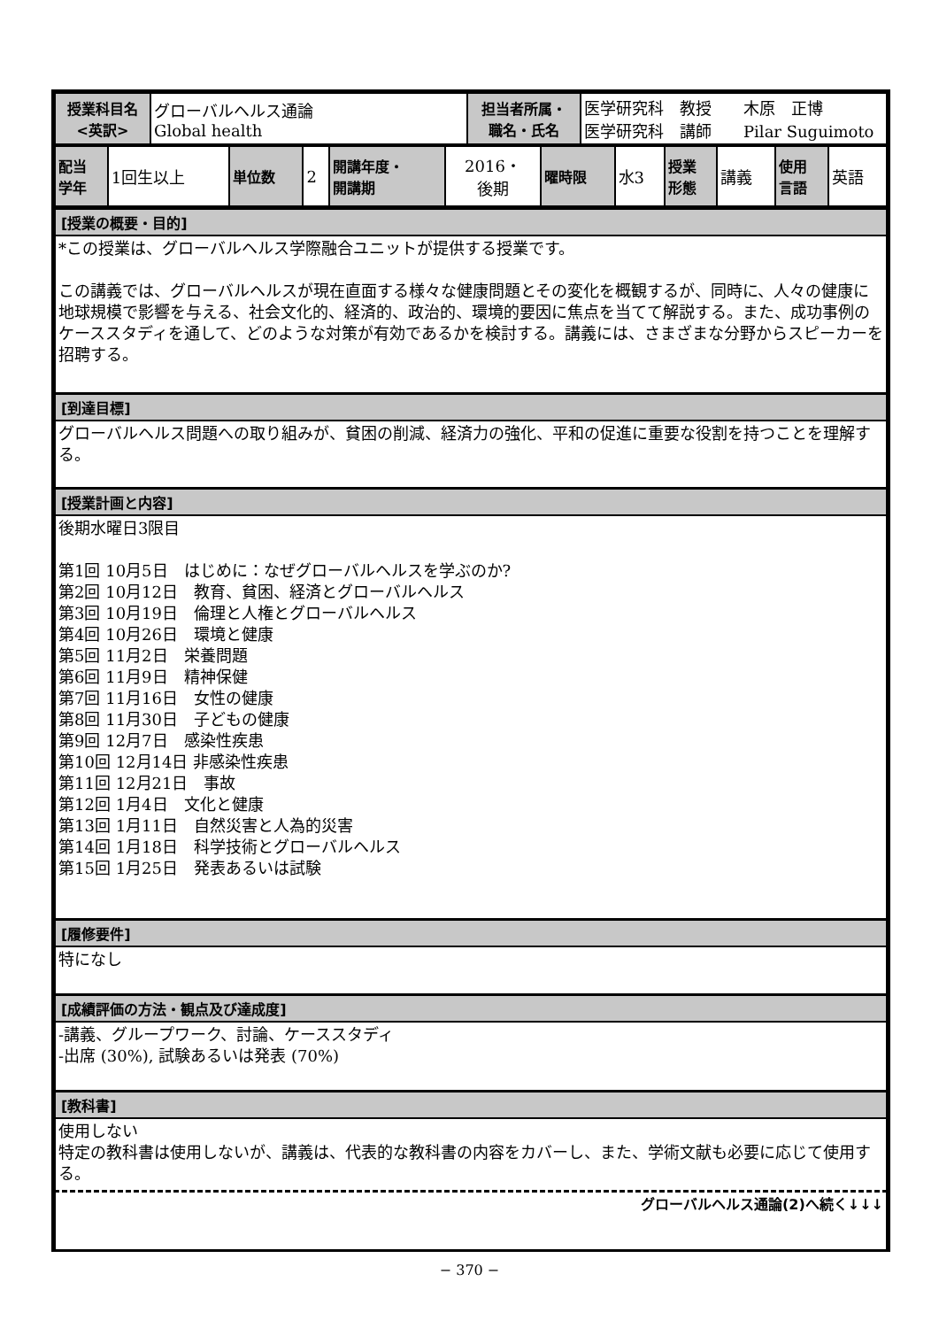| 授業科目名 <英訳> | グローバルヘルス通論 Global health | 担当者所属・ 職名・氏名 | 医学研究科 教授 木原 正博 医学研究科 講師 Pilar Suguimoto |
| 配当 学年 | 1回生以上 | 単位数 | 2 | 開講年度・ 開講期 | 2016・ 後期 | 曜時限 | 水3 | 授業 形態 | 講義 | 使用 言語 | 英語 |
[授業の概要・目的]
*この授業は、グローバルヘルス学際融合ユニットが提供する授業です。
この講義では、グローバルヘルスが現在直面する様々な健康問題とその変化を概観するが、同時に、人々の健康に地球規模で影響を与える、社会文化的、経済的、政治的、環境的要因に焦点を当てて解説する。また、成功事例のケーススタディを通して、どのような対策が有効であるかを検討する。講義には、さまざまな分野からスピーカーを招聘する。
[到達目標]
グローバルヘルス問題への取り組みが、貧困の削減、経済力の強化、平和の促進に重要な役割を持つことを理解する。
[授業計画と内容]
後期水曜日3限目
第1回 10月5日　はじめに：なぜグローバルヘルスを学ぶのか?
第2回 10月12日　教育、貧困、経済とグローバルヘルス
第3回 10月19日　倫理と人権とグローバルヘルス
第4回 10月26日　環境と健康
第5回 11月2日　栄養問題
第6回 11月9日　精神保健
第7回 11月16日　女性の健康
第8回 11月30日　子どもの健康
第9回 12月7日　感染性疾患
第10回 12月14日 非感染性疾患
第11回 12月21日　事故
第12回 1月4日　文化と健康
第13回 1月11日　自然災害と人為的災害
第14回 1月18日　科学技術とグローバルヘルス
第15回 1月25日　発表あるいは試験
[履修要件]
特になし
[成績評価の方法・観点及び達成度]
-講義、グループワーク、討論、ケーススタディ
-出席 (30%), 試験あるいは発表 (70%)
[教科書]
使用しない
特定の教科書は使用しないが、講義は、代表的な教科書の内容をカバーし、また、学術文献も必要に応じて使用する。
グローバルヘルス通論(2)へ続く↓↓↓
− 370 −